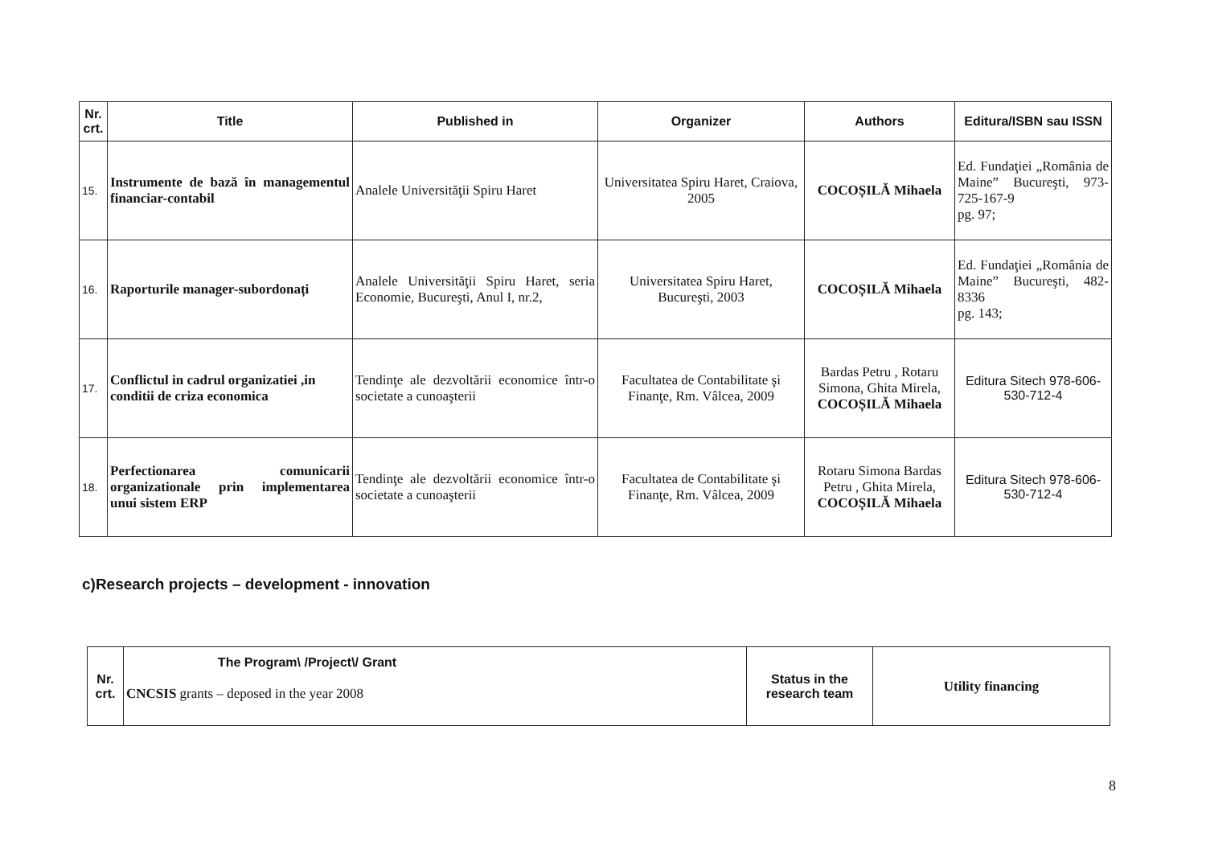| Nr. crt. | Title | Published in | Organizer | Authors | Editura/ISBN sau ISSN |
| --- | --- | --- | --- | --- | --- |
| 15. | Instrumente de bază în managementul financiar-contabil | Analele Universităţii Spiru Haret | Universitatea Spiru Haret, Craiova, 2005 | COCOȘILĂ Mihaela | Ed. Fundaţiei „România de Maine” Bucureşti, 973-725-167-9 pg. 97; |
| 16. | Raporturile manager-subordonați | Analele Universităţii Spiru Haret, seria Economie, Bucureşti, Anul I, nr.2, | Universitatea Spiru Haret, Bucureşti, 2003 | COCOȘILĂ Mihaela | Ed. Fundaţiei „România de Maine” Bucureşti, 482-8336 pg. 143; |
| 17. | Conflictul in cadrul organizatiei ,in conditii de criza economica | Tendinţe ale dezvoltării economice într-o societate a cunoaşterii | Facultatea de Contabilitate şi Finanţe, Rm. Vâlcea, 2009 | Bardas Petru , Rotaru Simona, Ghita Mirela, COCOȘILĂ Mihaela | Editura Sitech 978-606-530-712-4 |
| 18. | Perfectionarea comunicarii organizationale prin implementarea unui sistem ERP | Tendinţe ale dezvoltării economice într-o societate a cunoaşterii | Facultatea de Contabilitate şi Finanţe, Rm. Vâlcea, 2009 | Rotaru Simona Bardas Petru , Ghita Mirela, COCOȘILĂ Mihaela | Editura Sitech 978-606-530-712-4 |
c)Research projects – development - innovation
| Nr. crt. | The Program\ /Project\/ Grant CNCSIS grants – deposed in the year 2008 | Status in the research team | Utility financing |
8